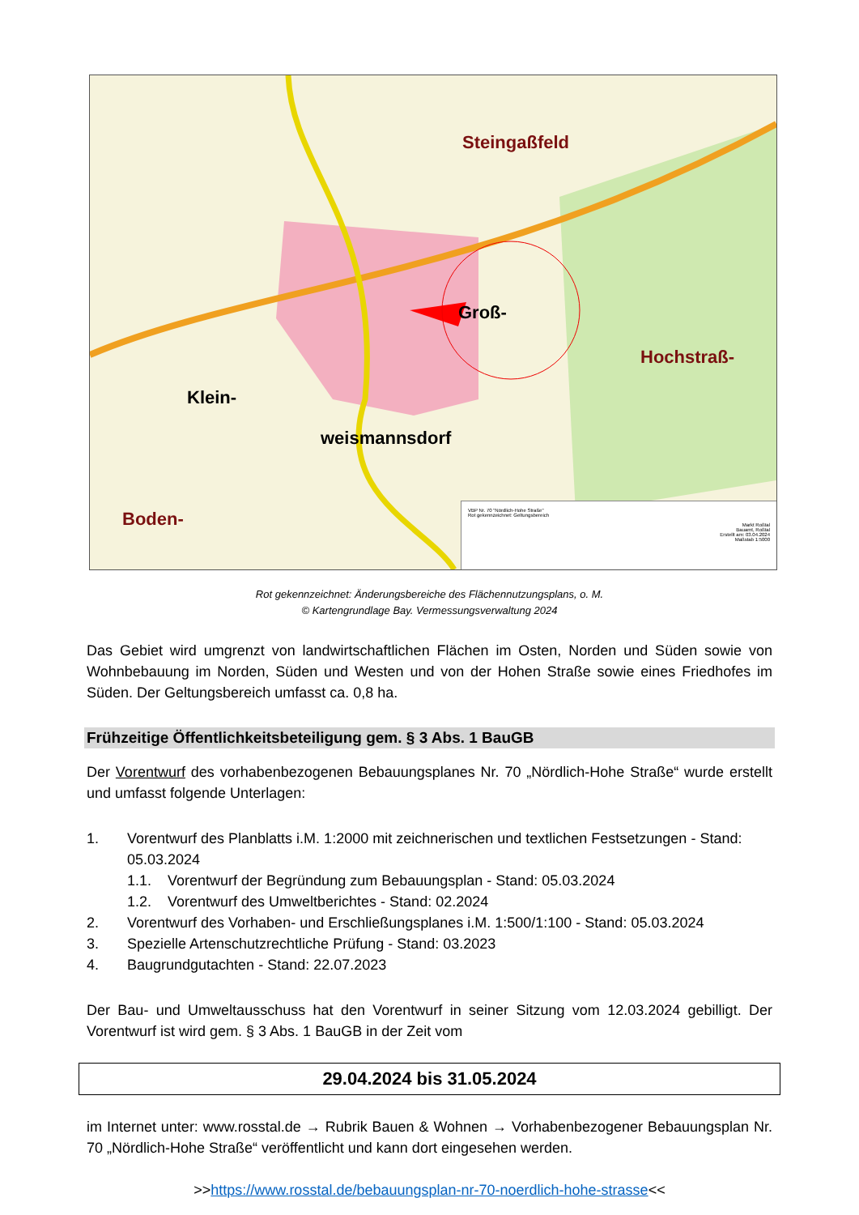Steingaßfeld
Klein-
weismannsdorf
Groß-
Hochstraß-
Boden-
VBP Nr. 70 "Nördlich-Hohe Straße"
Rot gekennzeichnet: Geltungsbereich
Markt Roßtal
Bauamt, Roßtal
Erstellt am: 03.04.2024
Maßstab 1:5000
Rot gekennzeichnet: Änderungsbereiche des Flächennutzungsplans, o. M.
© Kartengrundlage Bay. Vermessungsverwaltung 2024
Das Gebiet wird umgrenzt von landwirtschaftlichen Flächen im Osten, Norden und Süden sowie von Wohnbebauung im Norden, Süden und Westen und von der Hohen Straße sowie eines Friedhofes im Süden. Der Geltungsbereich umfasst ca. 0,8 ha.
Frühzeitige Öffentlichkeitsbeteiligung gem. § 3 Abs. 1 BauGB
Der Vorentwurf des vorhabenbezogenen Bebauungsplanes Nr. 70 „Nördlich-Hohe Straße“ wurde erstellt und umfasst folgende Unterlagen:
1. Vorentwurf des Planblatts i.M. 1:2000 mit zeichnerischen und textlichen Festsetzungen - Stand: 05.03.2024
1.1. Vorentwurf der Begründung zum Bebauungsplan - Stand: 05.03.2024
1.2. Vorentwurf des Umweltberichtes - Stand: 02.2024
2. Vorentwurf des Vorhaben- und Erschließungsplanes i.M. 1:500/1:100 - Stand: 05.03.2024
3. Spezielle Artenschutzrechtliche Prüfung - Stand: 03.2023
4. Baugrundgutachten - Stand: 22.07.2023
Der Bau- und Umweltausschuss hat den Vorentwurf in seiner Sitzung vom 12.03.2024 gebilligt. Der Vorentwurf ist wird gem. § 3 Abs. 1 BauGB in der Zeit vom
29.04.2024 bis 31.05.2024
im Internet unter: www.rosstal.de → Rubrik Bauen & Wohnen → Vorhabenbezogener Bebauungsplan Nr. 70 „Nördlich-Hohe Straße“ veröffentlicht und kann dort eingesehen werden.
>>https://www.rosstal.de/bebauungsplan-nr-70-noerdlich-hohe-strasse<<